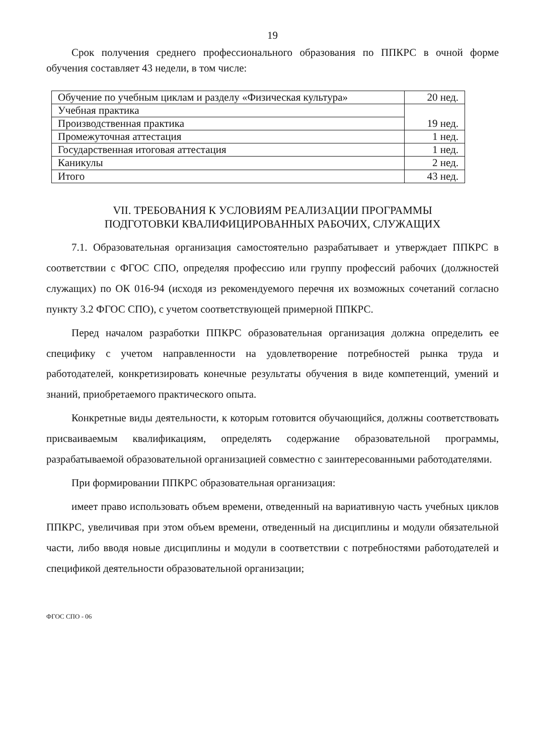19
Срок получения среднего профессионального образования по ППКРС в очной форме обучения составляет 43 недели, в том числе:
| Обучение по учебным циклам и разделу «Физическая культура» | 20 нед. |
| Учебная практика | 19 нед. |
| Производственная практика | |
| Промежуточная аттестация | 1 нед. |
| Государственная итоговая аттестация | 1 нед. |
| Каникулы | 2 нед. |
| Итого | 43 нед. |
VII. ТРЕБОВАНИЯ К УСЛОВИЯМ РЕАЛИЗАЦИИ ПРОГРАММЫ
ПОДГОТОВКИ КВАЛИФИЦИРОВАННЫХ РАБОЧИХ, СЛУЖАЩИХ
7.1. Образовательная организация самостоятельно разрабатывает и утверждает ППКРС в соответствии с ФГОС СПО, определяя профессию или группу профессий рабочих (должностей служащих) по ОК 016-94 (исходя из рекомендуемого перечня их возможных сочетаний согласно пункту 3.2 ФГОС СПО), с учетом соответствующей примерной ППКРС.
Перед началом разработки ППКРС образовательная организация должна определить ее специфику с учетом направленности на удовлетворение потребностей рынка труда и работодателей, конкретизировать конечные результаты обучения в виде компетенций, умений и знаний, приобретаемого практического опыта.
Конкретные виды деятельности, к которым готовится обучающийся, должны соответствовать присваиваемым квалификациям, определять содержание образовательной программы, разрабатываемой образовательной организацией совместно с заинтересованными работодателями.
При формировании ППКРС образовательная организация:
имеет право использовать объем времени, отведенный на вариативную часть учебных циклов ППКРС, увеличивая при этом объем времени, отведенный на дисциплины и модули обязательной части, либо вводя новые дисциплины и модули в соответствии с потребностями работодателей и спецификой деятельности образовательной организации;
ФГОС СПО - 06